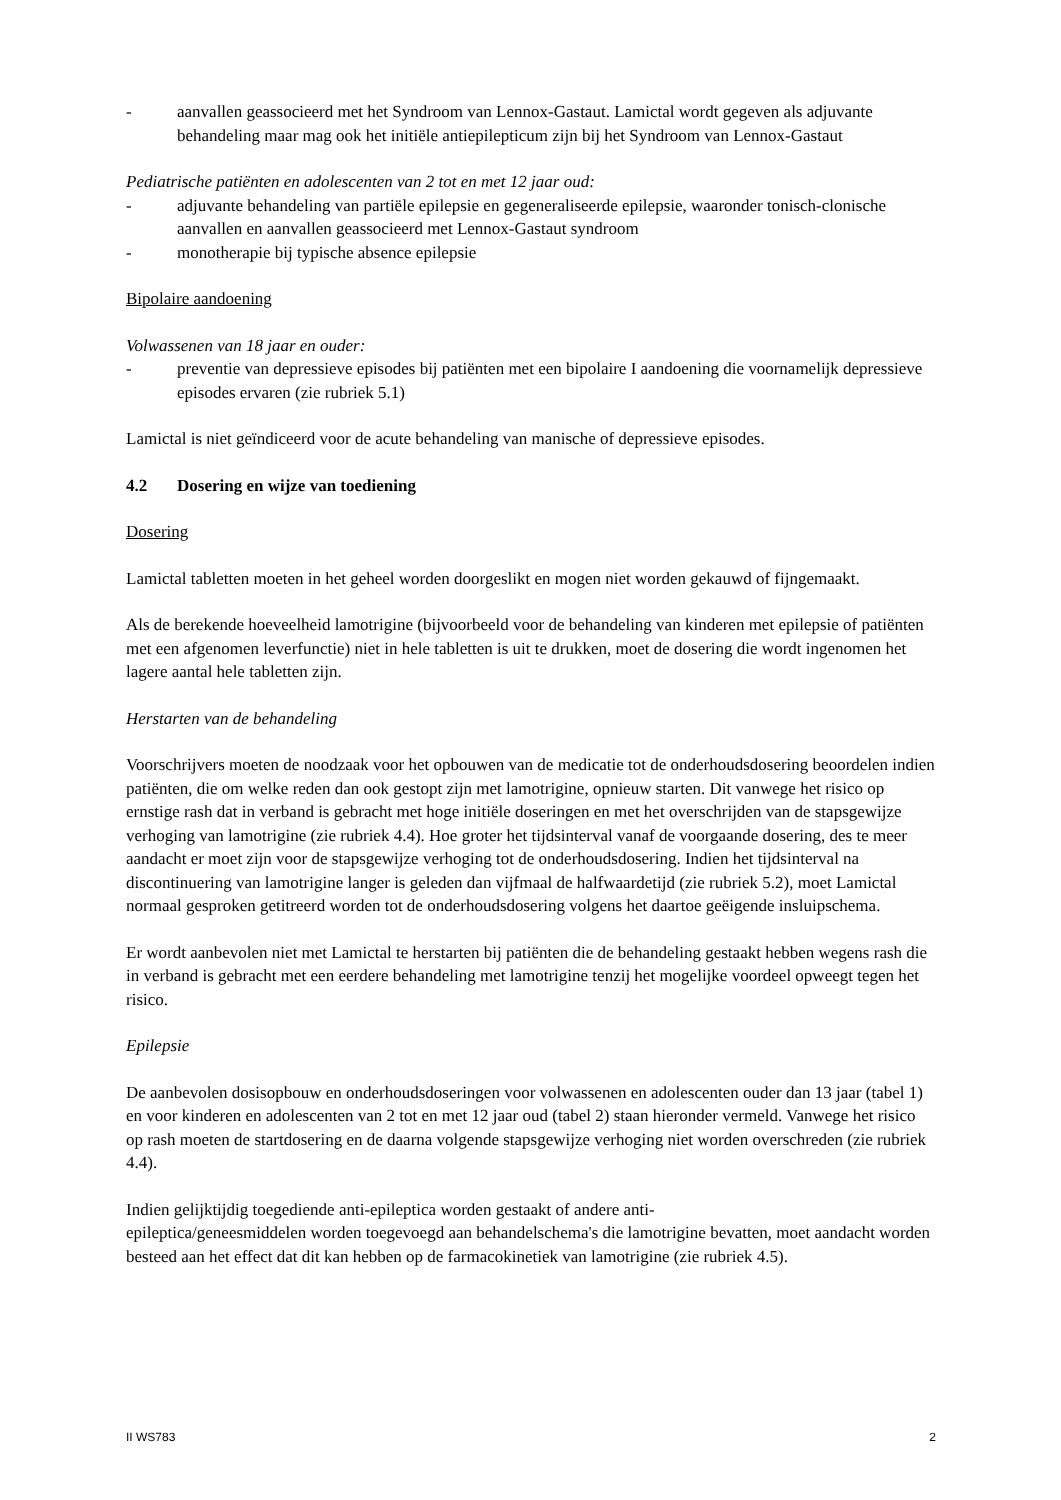- aanvallen geassocieerd met het Syndroom van Lennox-Gastaut. Lamictal wordt gegeven als adjuvante behandeling maar mag ook het initiële antiepilepticum zijn bij het Syndroom van Lennox-Gastaut
Pediatrische patiënten en adolescenten van 2 tot en met 12 jaar oud:
- adjuvante behandeling van partiële epilepsie en gegeneraliseerde epilepsie, waaronder tonisch-clonische aanvallen en aanvallen geassocieerd met Lennox-Gastaut syndroom
- monotherapie bij typische absence epilepsie
Bipolaire aandoening
Volwassenen van 18 jaar en ouder:
- preventie van depressieve episodes bij patiënten met een bipolaire I aandoening die voornamelijk depressieve episodes ervaren (zie rubriek 5.1)
Lamictal is niet geïndiceerd voor de acute behandeling van manische of depressieve episodes.
4.2 Dosering en wijze van toediening
Dosering
Lamictal tabletten moeten in het geheel worden doorgeslikt en mogen niet worden gekauwd of fijngemaakt.
Als de berekende hoeveelheid lamotrigine (bijvoorbeeld voor de behandeling van kinderen met epilepsie of patiënten met een afgenomen leverfunctie) niet in hele tabletten is uit te drukken, moet de dosering die wordt ingenomen het lagere aantal hele tabletten zijn.
Herstarten van de behandeling
Voorschrijvers moeten de noodzaak voor het opbouwen van de medicatie tot de onderhoudsdosering beoordelen indien patiënten, die om welke reden dan ook gestopt zijn met lamotrigine, opnieuw starten. Dit vanwege het risico op ernstige rash dat in verband is gebracht met hoge initiële doseringen en met het overschrijden van de stapsgewijze verhoging van lamotrigine (zie rubriek 4.4). Hoe groter het tijdsinterval vanaf de voorgaande dosering, des te meer aandacht er moet zijn voor de stapsgewijze verhoging tot de onderhoudsdosering. Indien het tijdsinterval na discontinuering van lamotrigine langer is geleden dan vijfmaal de halfwaardetijd (zie rubriek 5.2), moet Lamictal normaal gesproken getitreerd worden tot de onderhoudsdosering volgens het daartoe geëigende insluipschema.
Er wordt aanbevolen niet met Lamictal te herstarten bij patiënten die de behandeling gestaakt hebben wegens rash die in verband is gebracht met een eerdere behandeling met lamotrigine tenzij het mogelijke voordeel opweegt tegen het risico.
Epilepsie
De aanbevolen dosisopbouw en onderhoudsdoseringen voor volwassenen en adolescenten ouder dan 13 jaar (tabel 1) en voor kinderen en adolescenten van 2 tot en met 12 jaar oud (tabel 2) staan hieronder vermeld. Vanwege het risico op rash moeten de startdosering en de daarna volgende stapsgewijze verhoging niet worden overschreden (zie rubriek 4.4).
Indien gelijktijdig toegediende anti-epileptica worden gestaakt of andere anti-
epileptica/geneesmiddelen worden toegevoegd aan behandelschema's die lamotrigine bevatten, moet aandacht worden besteed aan het effect dat dit kan hebben op de farmacokinetiek van lamotrigine (zie rubriek 4.5).
II WS783 2